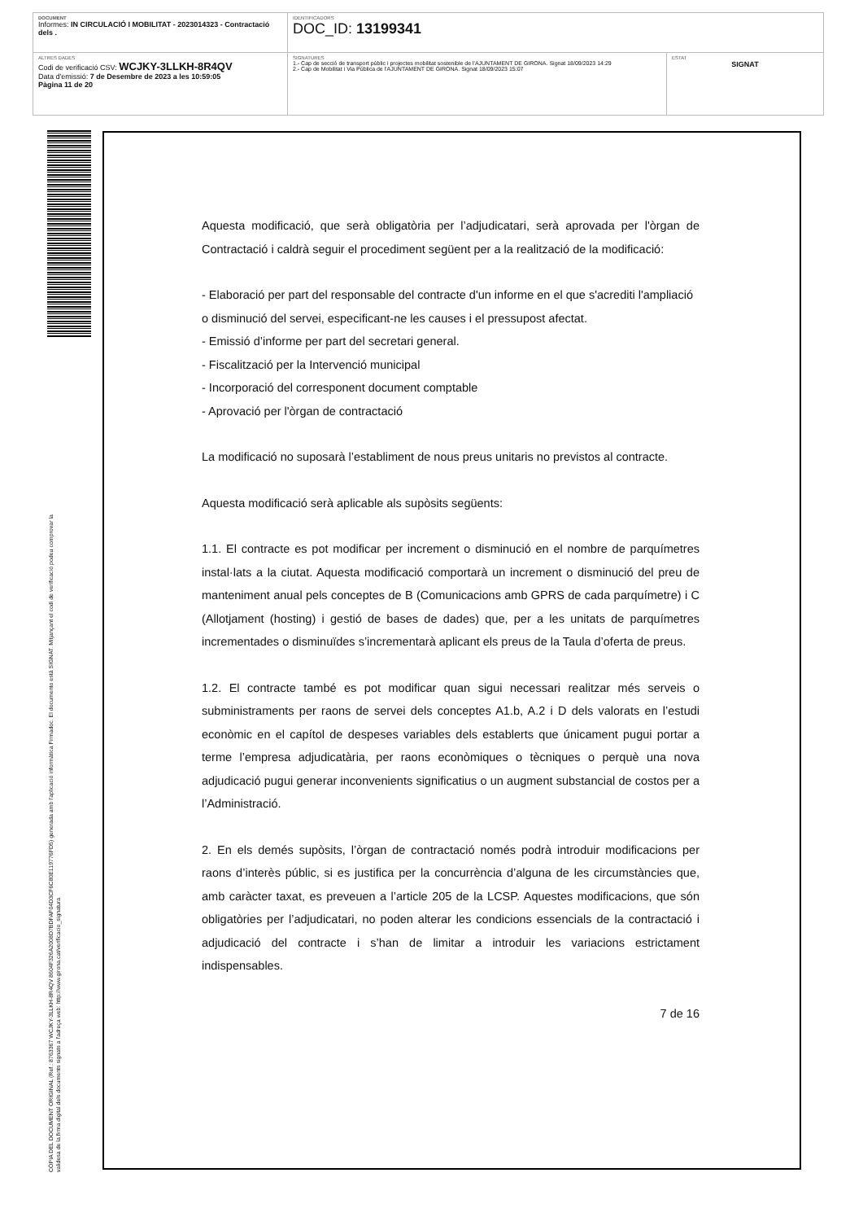| DOCUMENT Informes: IN CIRCULACIÓ I MOBILITAT - 2023014323 - Contractació dels . | IDENTIFICADORS DOC_ID: 13199341 | |
| ALTRES DADES Codi de verificació CSV: WCJKY-3LLKH-8R4QV Data d'emissió: 7 de Desembre de 2023 a les 10:59:05 Pàgina 11 de 20 | SIGNATURES 1.- Cap de secció de transport públic i projectes mobilitat sostenible de l'AJUNTAMENT DE GIRONA. Signat 18/09/2023 14:29 2.- Cap de Mobilitat i Via Pública de l'AJUNTAMENT DE GIRONA. Signat 18/09/2023 15:07 | ESTAT SIGNAT |
CÒPIA DEL DOCUMENT ORIGINAL (Ref.: 8763367 WCJKY-3LLKH-8R4QV 8604F326A2008D7BDFAF04D3CF6C80E119776FD5) generada amb l'aplicació informàtica Firmadoc. El documento està SIGNAT. Mitjançant el codi de verificació podeu comprovar la
validesa de la firma digital dels documents signats a l'adreça web: http://www.girona.cat/verificacio_signatura
Aquesta modificació, que serà obligatòria per l’adjudicatari, serà aprovada per l'òrgan de Contractació i caldrà seguir el procediment següent per a la realització de la modificació:
- Elaboració per part del responsable del contracte d'un informe en el que s'acrediti l'ampliació o disminució del servei, especificant-ne les causes i el pressupost afectat.
- Emissió d’informe per part del secretari general.
- Fiscalització per la Intervenció municipal
- Incorporació del corresponent document comptable
- Aprovació per l'òrgan de contractació
La modificació no suposarà l’establiment de nous preus unitaris no previstos al contracte.
Aquesta modificació serà aplicable als supòsits següents:
1.1. El contracte es pot modificar per increment o disminució en el nombre de parquímetres instal·lats a la ciutat. Aquesta modificació comportarà un increment o disminució del preu de manteniment anual pels conceptes de B (Comunicacions amb GPRS de cada parquímetre) i C (Allotjament (hosting) i gestió de bases de dades) que, per a les unitats de parquímetres incrementades o disminuïdes s’incrementarà aplicant els preus de la Taula d’oferta de preus.
1.2. El contracte també es pot modificar quan sigui necessari realitzar més serveis o subministraments per raons de servei dels conceptes A1.b, A.2 i D dels valorats en l’estudi econòmic en el capítol de despeses variables dels establerts que únicament pugui portar a terme l’empresa adjudicatària, per raons econòmiques o tècniques o perquè una nova adjudicació pugui generar inconvenients significatius o un augment substancial de costos per a l’Administració.
2. En els demés supòsits, l’òrgan de contractació només podrà introduir modificacions per raons d’interès públic, si es justifica per la concurrència d’alguna de les circumstàncies que, amb caràcter taxat, es preveuen a l’article 205 de la LCSP. Aquestes modificacions, que són obligatòries per l’adjudicatari, no poden alterar les condicions essencials de la contractació i adjudicació del contracte i s’han de limitar a introduir les variacions estrictament indispensables.
7 de 16